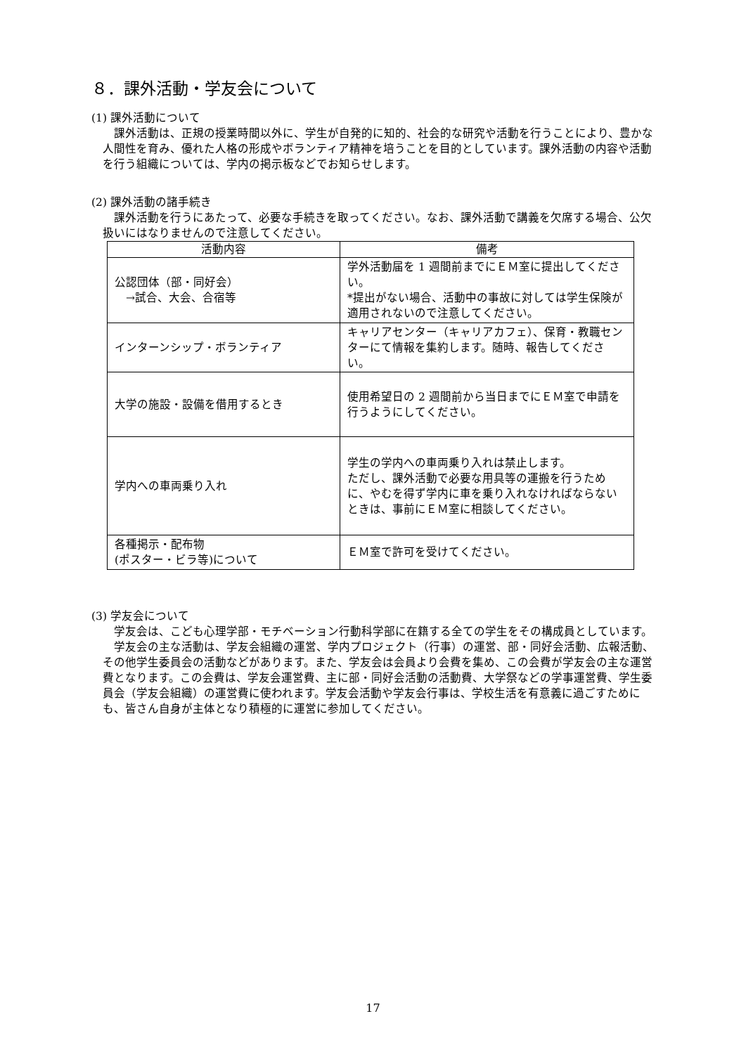８．課外活動・学友会について
(1) 課外活動について
課外活動は、正規の授業時間以外に、学生が自発的に知的、社会的な研究や活動を行うことにより、豊かな人間性を育み、優れた人格の形成やボランティア精神を培うことを目的としています。課外活動の内容や活動を行う組織については、学内の掲示板などでお知らせします。
(2) 課外活動の諸手続き
課外活動を行うにあたって、必要な手続きを取ってください。なお、課外活動で講義を欠席する場合、公欠扱いにはなりませんので注意してください。
| 活動内容 | 備考 |
| --- | --- |
| 公認団体（部・同好会） →試合、大会、合宿等 | 学外活動届を 1 週間前までにＥＭ室に提出してください。 *提出がない場合、活動中の事故に対しては学生保険が適用されないので注意してください。 |
| インターンシップ・ボランティア | キャリアセンター（キャリアカフェ）、保育・教職センターにて情報を集約します。随時、報告してください。 |
| 大学の施設・設備を借用するとき | 使用希望日の 2 週間前から当日までにＥＭ室で申請を行うようにしてください。 |
| 学内への車両乗り入れ | 学生の学内への車両乗り入れは禁止します。 ただし、課外活動で必要な用具等の運搬を行うために、やむを得ず学内に車を乗り入れなければならないときは、事前にＥＭ室に相談してください。 |
| 各種掲示・配布物 (ポスター・ビラ等)について | ＥＭ室で許可を受けてください。 |
(3) 学友会について
学友会は、こども心理学部・モチベーション行動科学部に在籍する全ての学生をその構成員としています。
学友会の主な活動は、学友会組織の運営、学内プロジェクト（行事）の運営、部・同好会活動、広報活動、その他学生委員会の活動などがあります。また、学友会は会員より会費を集め、この会費が学友会の主な運営費となります。この会費は、学友会運営費、主に部・同好会活動の活動費、大学祭などの学事運営費、学生委員会（学友会組織）の運営費に使われます。学友会活動や学友会行事は、学校生活を有意義に過ごすためにも、皆さん自身が主体となり積極的に運営に参加してください。
17